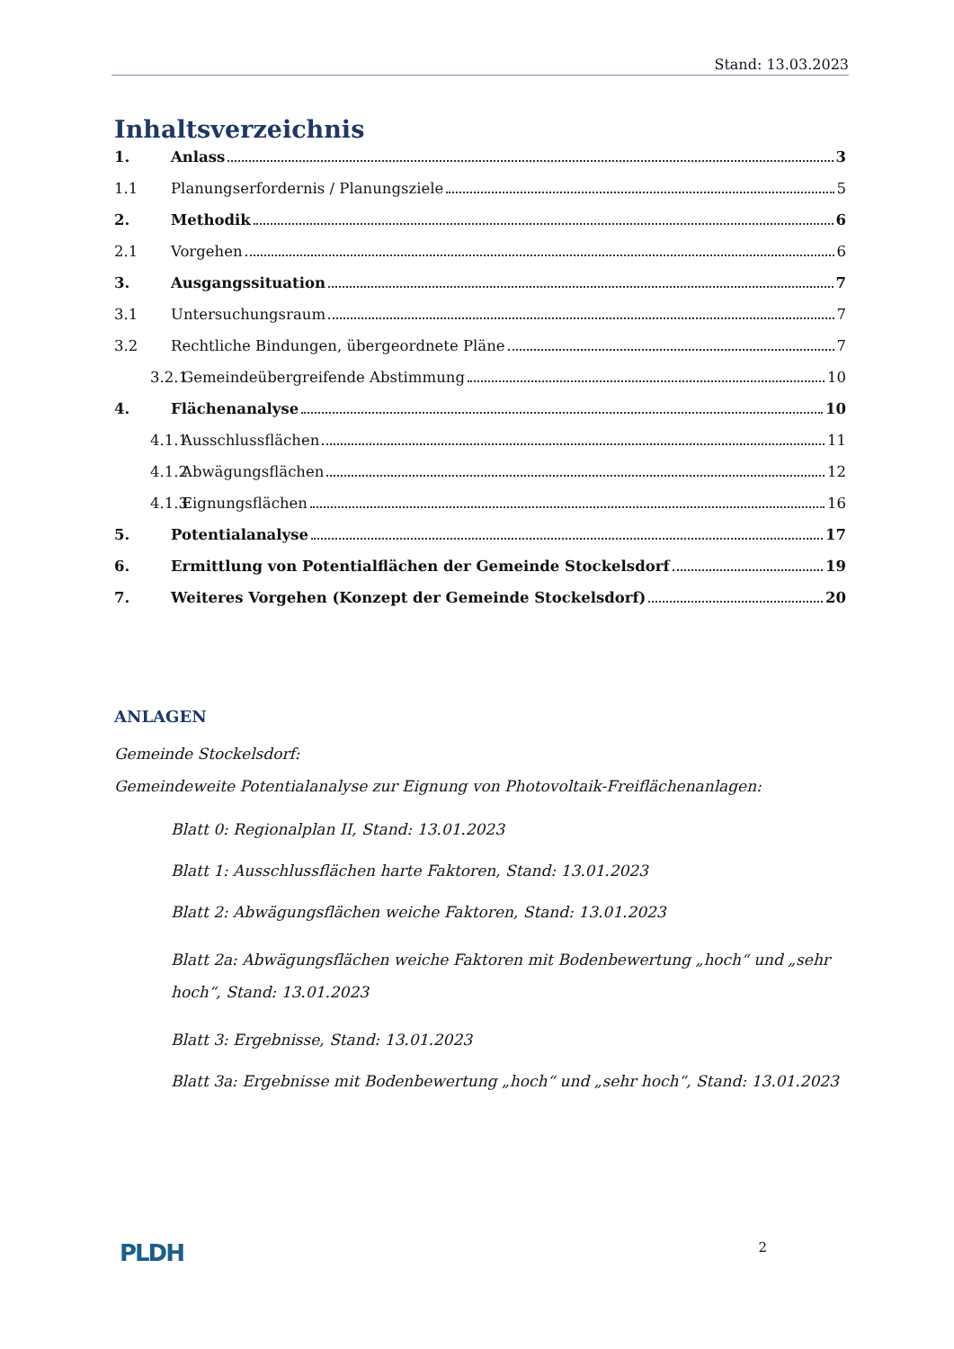Stand: 13.03.2023
Inhaltsverzeichnis
1. Anlass 3
1.1 Planungserfordernis / Planungsziele 5
2. Methodik 6
2.1 Vorgehen 6
3. Ausgangssituation 7
3.1 Untersuchungsraum 7
3.2 Rechtliche Bindungen, übergeordnete Pläne 7
3.2.1 Gemeindeübergreifende Abstimmung 10
4. Flächenanalyse 10
4.1.1 Ausschlussflächen 11
4.1.2 Abwägungsflächen 12
4.1.3 Eignungsflächen 16
5. Potentialanalyse 17
6. Ermittlung von Potentialflächen der Gemeinde Stockelsdorf 19
7. Weiteres Vorgehen (Konzept der Gemeinde Stockelsdorf) 20
ANLAGEN
Gemeinde Stockelsdorf:
Gemeindeweite Potentialanalyse zur Eignung von Photovoltaik-Freiflächenanlagen:
Blatt 0: Regionalplan II, Stand: 13.01.2023
Blatt 1: Ausschlussflächen harte Faktoren, Stand: 13.01.2023
Blatt 2: Abwägungsflächen weiche Faktoren, Stand: 13.01.2023
Blatt 2a: Abwägungsflächen weiche Faktoren mit Bodenbewertung „hoch“ und „sehr hoch“, Stand: 13.01.2023
Blatt 3: Ergebnisse, Stand: 13.01.2023
Blatt 3a: Ergebnisse mit Bodenbewertung „hoch“ und „sehr hoch“, Stand: 13.01.2023
PLDH 2